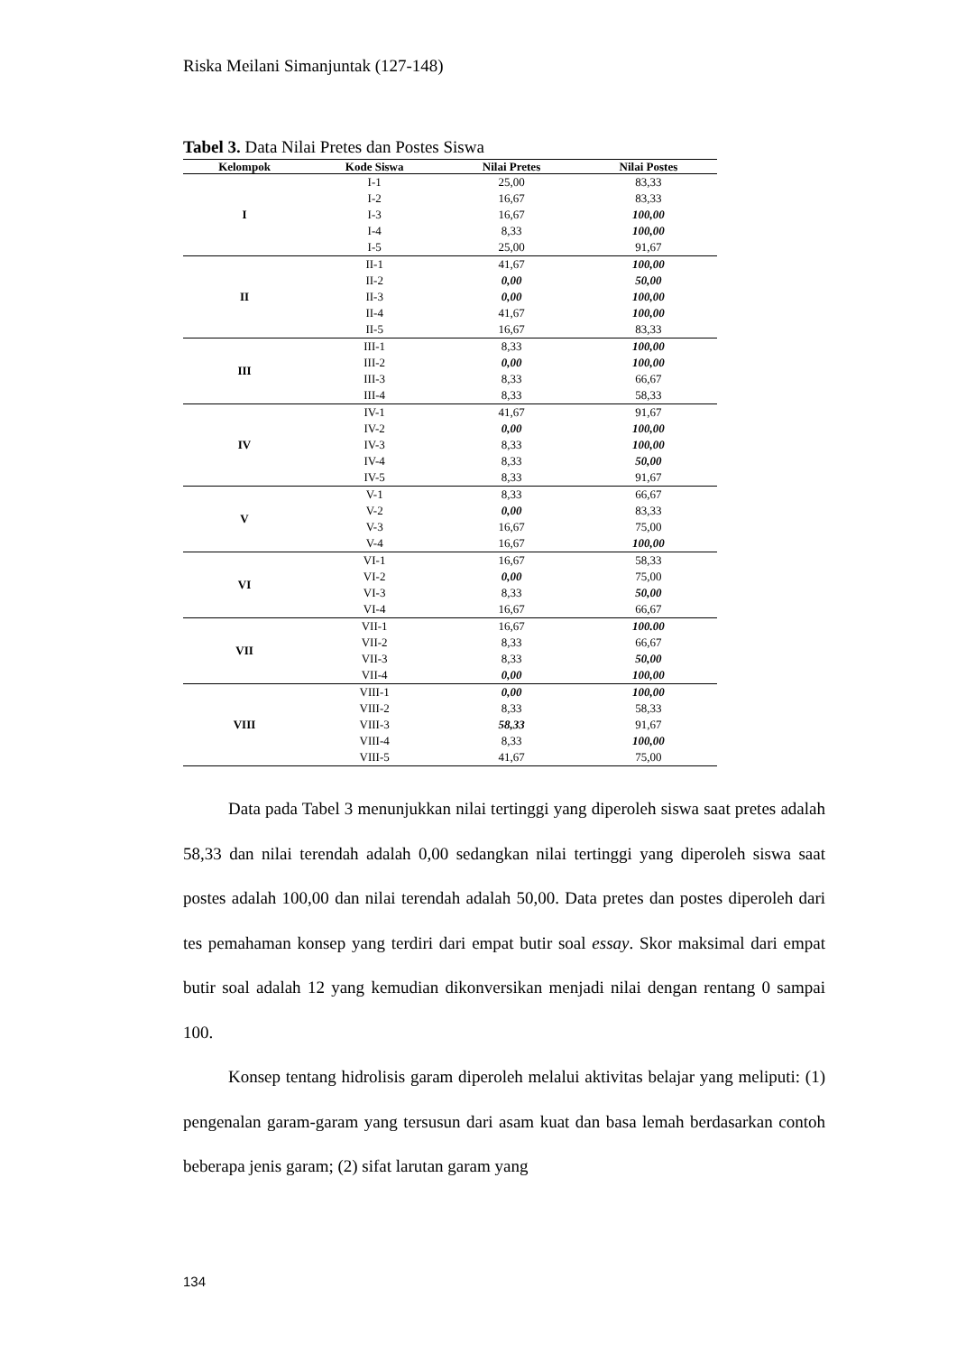Riska Meilani Simanjuntak (127-148)
Tabel 3. Data Nilai Pretes dan Postes Siswa
| Kelompok | Kode Siswa | Nilai Pretes | Nilai Postes |
| --- | --- | --- | --- |
| I | I-1 | 25,00 | 83,33 |
| | I-2 | 16,67 | 83,33 |
| | I-3 | 16,67 | 100,00 |
| | I-4 | 8,33 | 100,00 |
| | I-5 | 25,00 | 91,67 |
| II | II-1 | 41,67 | 100,00 |
| | II-2 | 0,00 | 50,00 |
| | II-3 | 0,00 | 100,00 |
| | II-4 | 41,67 | 100,00 |
| | II-5 | 16,67 | 83,33 |
| III | III-1 | 8,33 | 100,00 |
| | III-2 | 0,00 | 100,00 |
| | III-3 | 8,33 | 66,67 |
| | III-4 | 8,33 | 58,33 |
| IV | IV-1 | 41,67 | 91,67 |
| | IV-2 | 0,00 | 100,00 |
| | IV-3 | 8,33 | 100,00 |
| | IV-4 | 8,33 | 50,00 |
| | IV-5 | 8,33 | 91,67 |
| V | V-1 | 8,33 | 66,67 |
| | V-2 | 0,00 | 83,33 |
| | V-3 | 16,67 | 75,00 |
| | V-4 | 16,67 | 100,00 |
| VI | VI-1 | 16,67 | 58,33 |
| | VI-2 | 0,00 | 75,00 |
| | VI-3 | 8,33 | 50,00 |
| | VI-4 | 16,67 | 66,67 |
| VII | VII-1 | 16,67 | 100.00 |
| | VII-2 | 8,33 | 66,67 |
| | VII-3 | 8,33 | 50,00 |
| | VII-4 | 0,00 | 100,00 |
| VIII | VIII-1 | 0,00 | 100,00 |
| | VIII-2 | 8,33 | 58,33 |
| | VIII-3 | 58,33 | 91,67 |
| | VIII-4 | 8,33 | 100,00 |
| | VIII-5 | 41,67 | 75,00 |
Data pada Tabel 3 menunjukkan nilai tertinggi yang diperoleh siswa saat pretes adalah 58,33 dan nilai terendah adalah 0,00 sedangkan nilai tertinggi yang diperoleh siswa saat postes adalah 100,00 dan nilai terendah adalah 50,00. Data pretes dan postes diperoleh dari tes pemahaman konsep yang terdiri dari empat butir soal essay. Skor maksimal dari empat butir soal adalah 12 yang kemudian dikonversikan menjadi nilai dengan rentang 0 sampai 100.
Konsep tentang hidrolisis garam diperoleh melalui aktivitas belajar yang meliputi: (1) pengenalan garam-garam yang tersusun dari asam kuat dan basa lemah berdasarkan contoh beberapa jenis garam; (2) sifat larutan garam yang
134